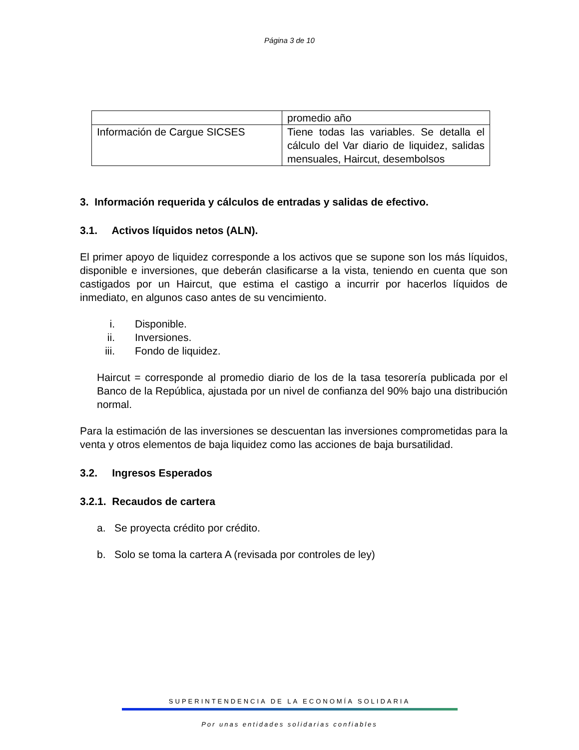Página 3 de 10
| | promedio año |
| Información de Cargue SICSES | Tiene todas las variables. Se detalla el cálculo del Var diario de liquidez, salidas mensuales, Haircut, desembolsos |
3. Información requerida y cálculos de entradas y salidas de efectivo.
3.1. Activos líquidos netos (ALN).
El primer apoyo de liquidez corresponde a los activos que se supone son los más líquidos, disponible e inversiones, que deberán clasificarse a la vista, teniendo en cuenta que son castigados por un Haircut, que estima el castigo a incurrir por hacerlos líquidos de inmediato, en algunos caso antes de su vencimiento.
i. Disponible.
ii. Inversiones.
iii. Fondo de liquidez.
Haircut = corresponde al promedio diario de los de la tasa tesorería publicada por el Banco de la República, ajustada por un nivel de confianza del 90% bajo una distribución normal.
Para la estimación de las inversiones se descuentan las inversiones comprometidas para la venta y otros elementos de baja liquidez como las acciones de baja bursatilidad.
3.2. Ingresos Esperados
3.2.1. Recaudos de cartera
a. Se proyecta crédito por crédito.
b. Solo se toma la cartera A (revisada por controles de ley)
SUPERINTENDENCIA DE LA ECONOMÍA SOLIDARIA
Por unas entidades solidarias confiables